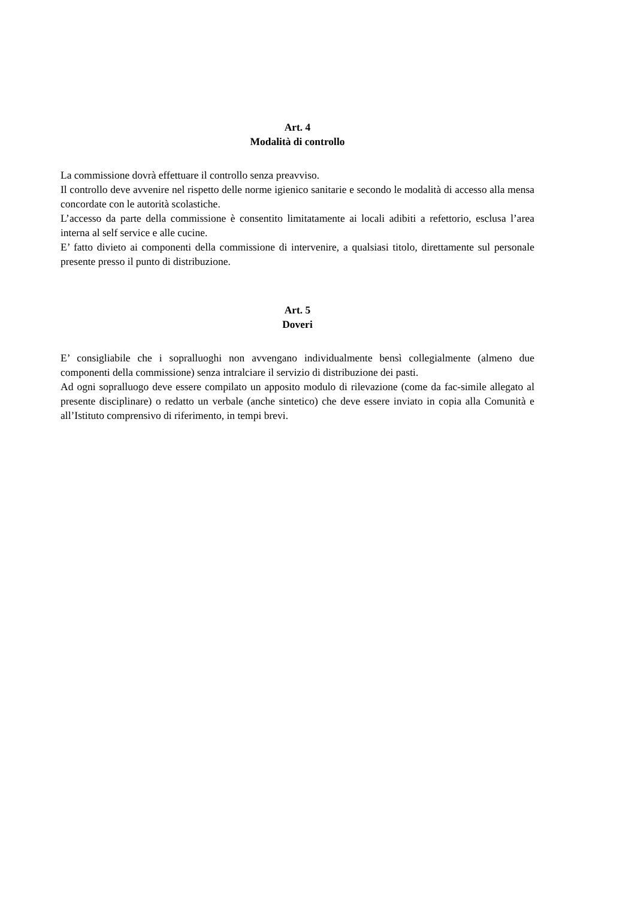Art. 4
Modalità di controllo
La commissione dovrà effettuare il controllo senza preavviso.
Il controllo deve avvenire nel rispetto delle norme igienico sanitarie e secondo le modalità di accesso alla mensa concordate con le autorità scolastiche.
L’accesso da parte della commissione è consentito limitatamente ai locali adibiti a refettorio, esclusa l’area interna al self service e alle cucine.
E’ fatto divieto ai componenti della commissione di intervenire, a qualsiasi titolo, direttamente sul personale presente presso il punto di distribuzione.
Art. 5
Doveri
E’ consigliabile che i sopralluoghi non avvengano individualmente bensì collegialmente (almeno due componenti della commissione) senza intralciare il servizio di distribuzione dei pasti.
Ad ogni sopralluogo deve essere compilato un apposito modulo di rilevazione (come da fac-simile allegato al presente disciplinare) o redatto un verbale (anche sintetico) che deve essere inviato in copia alla Comunità e all’Istituto comprensivo di riferimento, in tempi brevi.